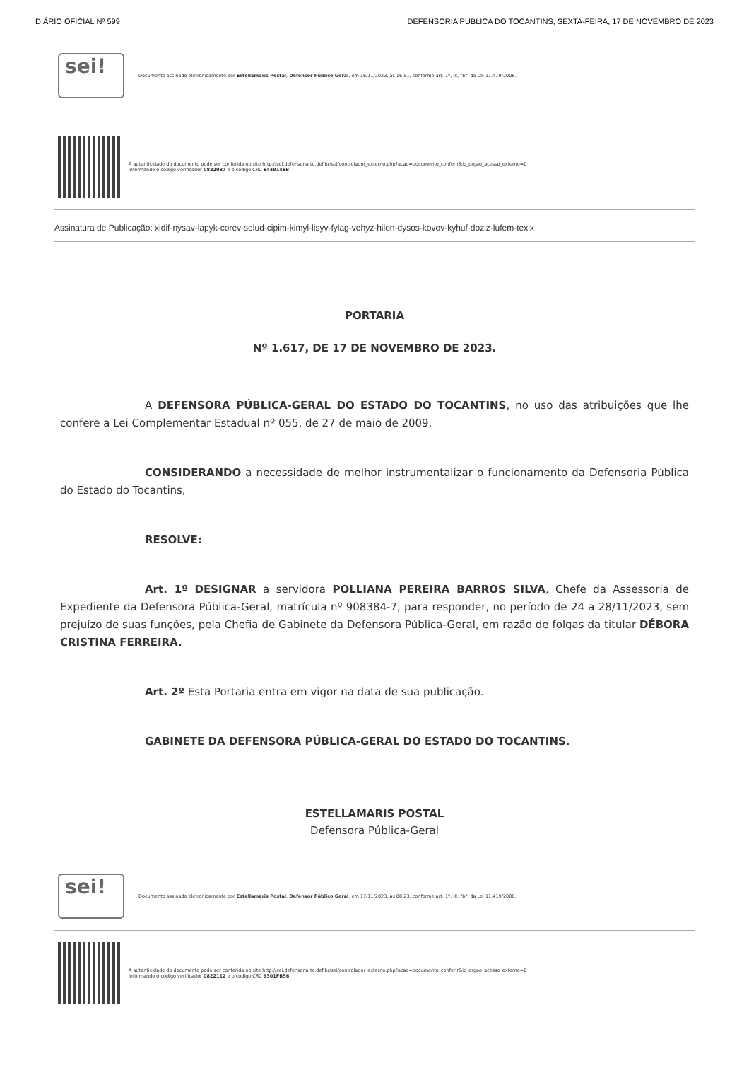DIÁRIO OFICIAL Nº 599 DEFENSORIA PÚBLICA DO TOCANTINS, SEXTA-FEIRA, 17 DE NOVEMBRO DE 2023
sei!
Documento assinado eletronicamente por Estellamaris Postal, Defensor Público Geral, em 16/11/2023, às 16:51, conforme art. 1º, III, "b", da Lei 11.419/2006.
A autenticidade do documento pode ser conferida no site http://sei.defensoria.to.def.br/sei/controlador_externo.php?acao=documento_conferir&id_orgao_acesso_externo=0
informando o código verificador 0822087 e o código CRC E44914EB.
Assinatura de Publicação: xidif-nysav-lapyk-corev-selud-cipim-kimyl-lisyv-fylag-vehyz-hilon-dysos-kovov-kyhuf-doziz-lufem-texix
PORTARIA
Nº 1.617, DE 17 DE NOVEMBRO DE 2023.
A DEFENSORA PÚBLICA-GERAL DO ESTADO DO TOCANTINS, no uso das atribuições que lhe confere a Lei Complementar Estadual nº 055, de 27 de maio de 2009,
CONSIDERANDO a necessidade de melhor instrumentalizar o funcionamento da Defensoria Pública do Estado do Tocantins,
RESOLVE:
Art. 1º DESIGNAR a servidora POLLIANA PEREIRA BARROS SILVA, Chefe da Assessoria de Expediente da Defensora Pública-Geral, matrícula nº 908384-7, para responder, no período de 24 a 28/11/2023, sem prejuízo de suas funções, pela Chefia de Gabinete da Defensora Pública-Geral, em razão de folgas da titular DÉBORA CRISTINA FERREIRA.
Art. 2º Esta Portaria entra em vigor na data de sua publicação.
GABINETE DA DEFENSORA PÚBLICA-GERAL DO ESTADO DO TOCANTINS.
ESTELLAMARIS POSTAL
Defensora Pública-Geral
sei!
Documento assinado eletronicamente por Estellamaris Postal, Defensor Público Geral, em 17/11/2023, às 08:23, conforme art. 1º, III, "b", da Lei 11.419/2006.
A autenticidade do documento pode ser conferida no site http://sei.defensoria.to.def.br/sei/controlador_externo.php?acao=documento_conferir&id_orgao_acesso_externo=0
informando o código verificador 0822112 e o código CRC 9301FB56.